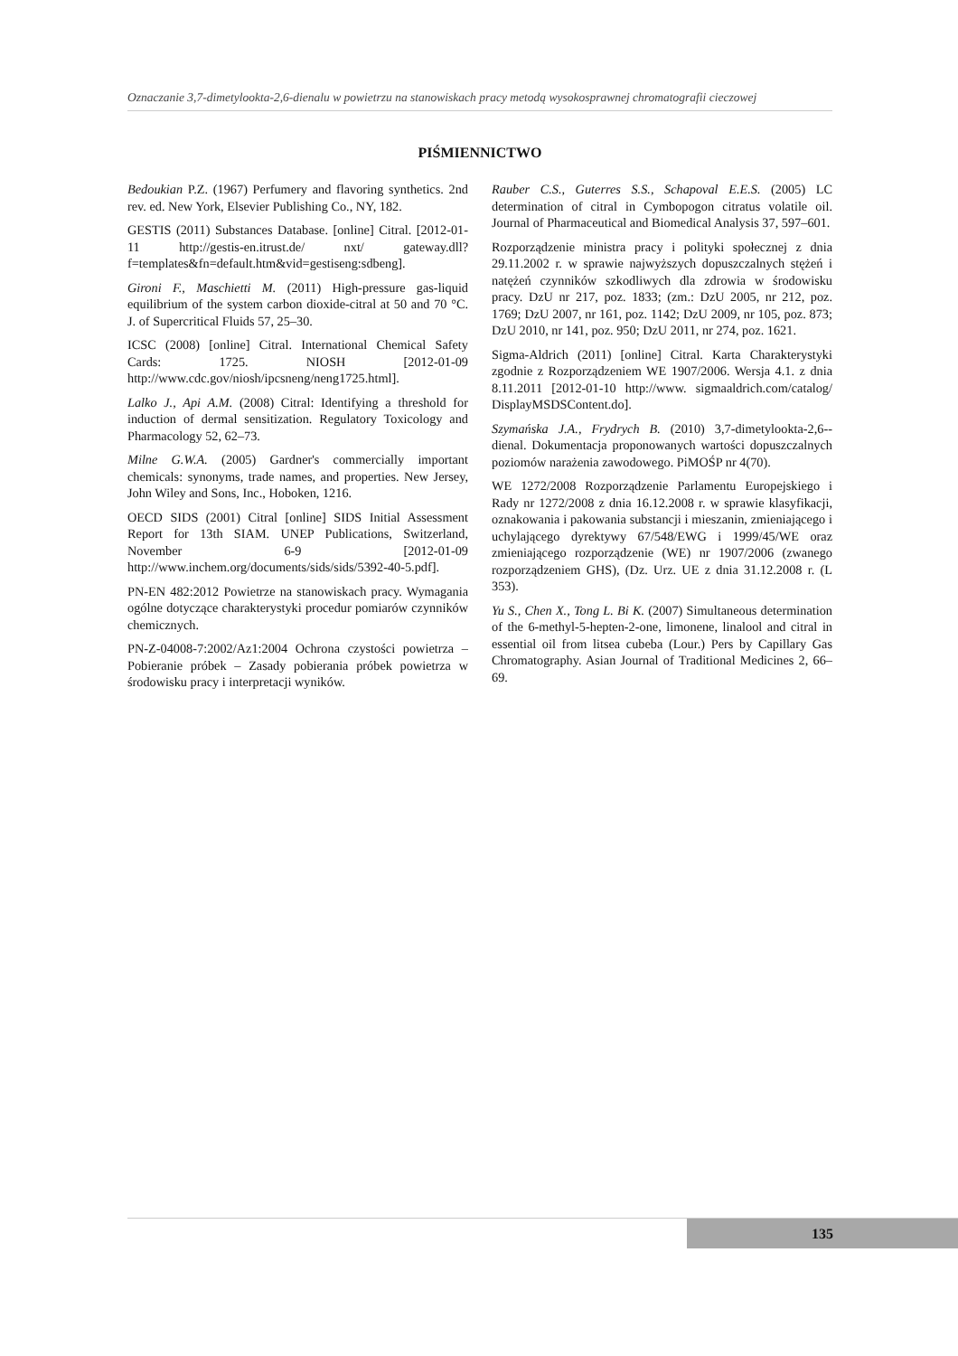Oznaczanie 3,7-dimetylookta-2,6-dienalu w powietrzu na stanowiskach pracy metodą wysokosprawnej chromatografii cieczowej
PIŚMIENNICTWO
Bedoukian P.Z. (1967) Perfumery and flavoring synthetics. 2nd rev. ed. New York, Elsevier Publishing Co., NY, 182.
GESTIS (2011) Substances Database. [online] Citral. [2012-01-11 http://gestis-en.itrust.de/ nxt/ gateway.dll?f=templates&fn=default.htm&vid=gestiseng:sdbeng].
Gironi F., Maschietti M. (2011) High-pressure gas-liquid equilibrium of the system carbon dioxide-citral at 50 and 70 °C. J. of Supercritical Fluids 57, 25–30.
ICSC (2008) [online] Citral. International Chemical Safety Cards: 1725. NIOSH [2012-01-09 http://www.cdc.gov/niosh/ipcsneng/neng1725.html].
Lalko J., Api A.M. (2008) Citral: Identifying a threshold for induction of dermal sensitization. Regulatory Toxicology and Pharmacology 52, 62–73.
Milne G.W.A. (2005) Gardner's commercially important chemicals: synonyms, trade names, and properties. New Jersey, John Wiley and Sons, Inc., Hoboken, 1216.
OECD SIDS (2001) Citral [online] SIDS Initial Assessment Report for 13th SIAM. UNEP Publications, Switzerland, November 6-9 [2012-01-09 http://www.inchem.org/documents/sids/sids/5392-40-5.pdf].
PN-EN 482:2012 Powietrze na stanowiskach pracy. Wymagania ogólne dotyczące charakterystyki procedur pomiarów czynników chemicznych.
PN-Z-04008-7:2002/Az1:2004 Ochrona czystości powietrza – Pobieranie próbek – Zasady pobierania próbek powietrza w środowisku pracy i interpretacji wyników.
Rauber C.S., Guterres S.S., Schapoval E.E.S. (2005) LC determination of citral in Cymbopogon citratus volatile oil. Journal of Pharmaceutical and Biomedical Analysis 37, 597–601.
Rozporządzenie ministra pracy i polityki społecznej z dnia 29.11.2002 r. w sprawie najwyższych dopuszczalnych stężeń i natężeń czynników szkodliwych dla zdrowia w środowisku pracy. DzU nr 217, poz. 1833; (zm.: DzU 2005, nr 212, poz. 1769; DzU 2007, nr 161, poz. 1142; DzU 2009, nr 105, poz. 873; DzU 2010, nr 141, poz. 950; DzU 2011, nr 274, poz. 1621.
Sigma-Aldrich (2011) [online] Citral. Karta Charakterystyki zgodnie z Rozporządzeniem WE 1907/2006. Wersja 4.1. z dnia 8.11.2011 [2012-01-10 http://www. sigmaaldrich.com/catalog/ DisplayMSDSContent.do].
Szymańska J.A., Frydrych B. (2010) 3,7-dimetylookta-2,6--dienal. Dokumentacja proponowanych wartości dopuszczalnych poziomów narażenia zawodowego. PiMOŚP nr 4(70).
WE 1272/2008 Rozporządzenie Parlamentu Europejskiego i Rady nr 1272/2008 z dnia 16.12.2008 r. w sprawie klasyfikacji, oznakowania i pakowania substancji i mieszanin, zmieniającego i uchylającego dyrektywy 67/548/EWG i 1999/45/WE oraz zmieniającego rozporządzenie (WE) nr 1907/2006 (zwanego rozporządzeniem GHS), (Dz. Urz. UE z dnia 31.12.2008 r. (L 353).
Yu S., Chen X., Tong L. Bi K. (2007) Simultaneous determination of the 6-methyl-5-hepten-2-one, limonene, linalool and citral in essential oil from litsea cubeba (Lour.) Pers by Capillary Gas Chromatography. Asian Journal of Traditional Medicines 2, 66–69.
135